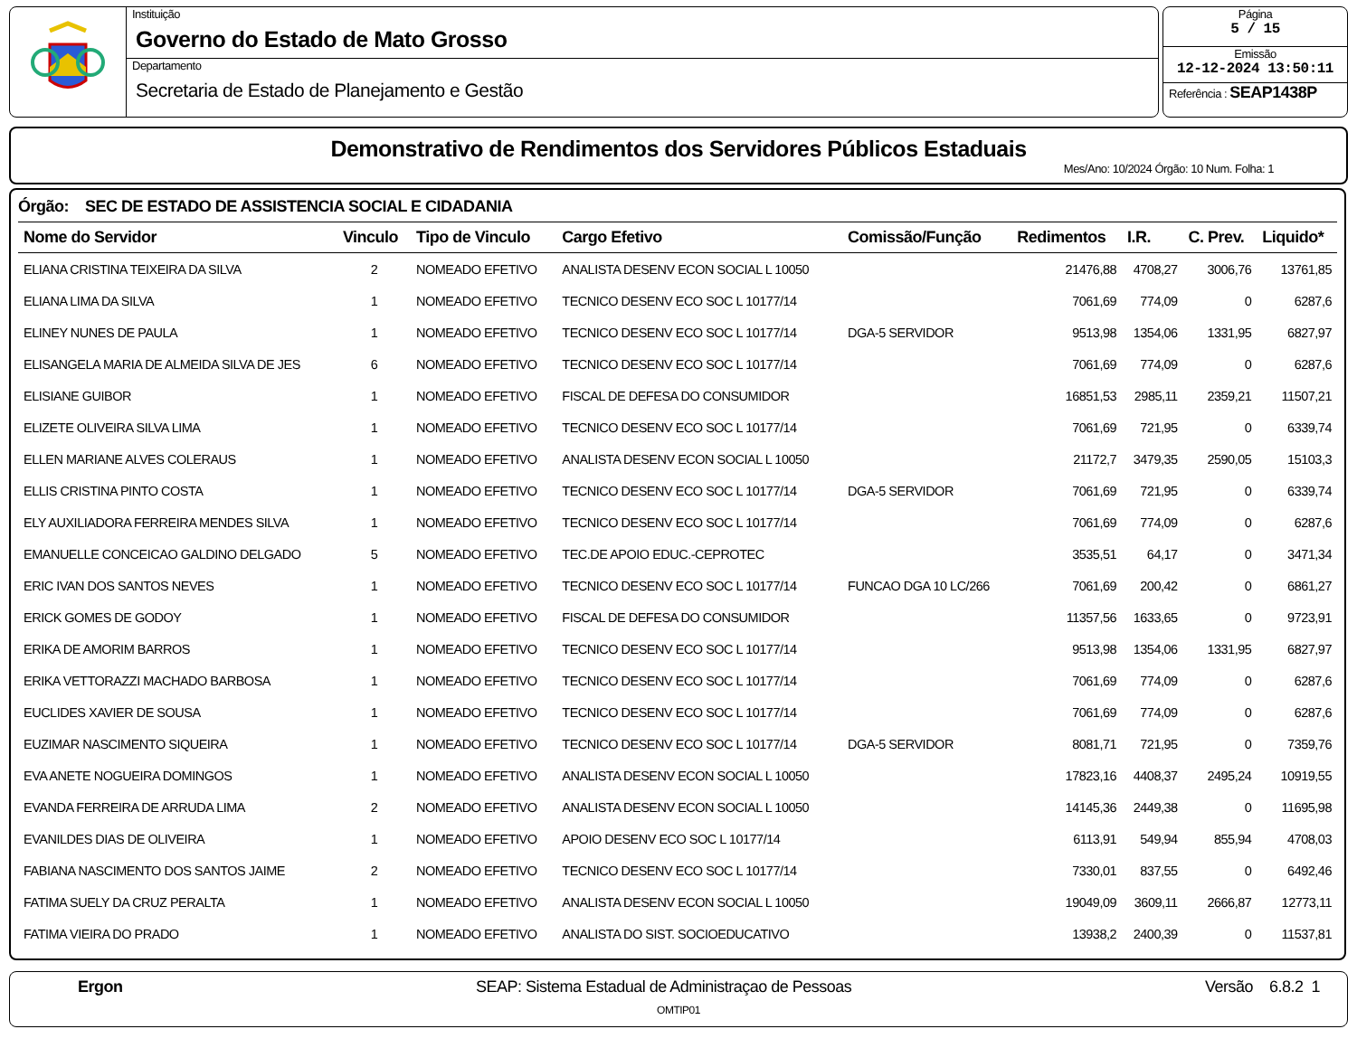Instituição
Governo do Estado de Mato Grosso
Departamento
Secretaria de Estado de Planejamento e Gestão
Página
5 / 15
Emissão
12-12-2024 13:50:11
Referência : SEAP1438P
Demonstrativo de Rendimentos dos Servidores Públicos Estaduais
Mes/Ano: 10/2024 Órgão: 10 Num. Folha: 1
Órgão: SEC DE ESTADO DE ASSISTENCIA SOCIAL E CIDADANIA
| Nome do Servidor | Vinculo | Tipo de Vinculo | Cargo Efetivo | Comissão/Função | Redimentos | I.R. | C. Prev. | Liquido* |
| --- | --- | --- | --- | --- | --- | --- | --- | --- |
| ELIANA CRISTINA TEIXEIRA DA SILVA | 2 | NOMEADO EFETIVO | ANALISTA DESENV ECON SOCIAL L 10050 | | 21476,88 | 4708,27 | 3006,76 | 13761,85 |
| ELIANA LIMA DA SILVA | 1 | NOMEADO EFETIVO | TECNICO DESENV ECO SOC L 10177/14 | | 7061,69 | 774,09 | 0 | 6287,6 |
| ELINEY NUNES DE PAULA | 1 | NOMEADO EFETIVO | TECNICO DESENV ECO SOC L 10177/14 | DGA-5 SERVIDOR | 9513,98 | 1354,06 | 1331,95 | 6827,97 |
| ELISANGELA MARIA DE ALMEIDA SILVA DE JES | 6 | NOMEADO EFETIVO | TECNICO DESENV ECO SOC L 10177/14 | | 7061,69 | 774,09 | 0 | 6287,6 |
| ELISIANE GUIBOR | 1 | NOMEADO EFETIVO | FISCAL DE DEFESA DO CONSUMIDOR | | 16851,53 | 2985,11 | 2359,21 | 11507,21 |
| ELIZETE OLIVEIRA SILVA LIMA | 1 | NOMEADO EFETIVO | TECNICO DESENV ECO SOC L 10177/14 | | 7061,69 | 721,95 | 0 | 6339,74 |
| ELLEN MARIANE ALVES COLERAUS | 1 | NOMEADO EFETIVO | ANALISTA DESENV ECON SOCIAL L 10050 | | 21172,7 | 3479,35 | 2590,05 | 15103,3 |
| ELLIS CRISTINA PINTO COSTA | 1 | NOMEADO EFETIVO | TECNICO DESENV ECO SOC L 10177/14 | DGA-5 SERVIDOR | 7061,69 | 721,95 | 0 | 6339,74 |
| ELY AUXILIADORA FERREIRA MENDES SILVA | 1 | NOMEADO EFETIVO | TECNICO DESENV ECO SOC L 10177/14 | | 7061,69 | 774,09 | 0 | 6287,6 |
| EMANUELLE CONCEICAO GALDINO DELGADO | 5 | NOMEADO EFETIVO | TEC.DE APOIO EDUC.-CEPROTEC | | 3535,51 | 64,17 | 0 | 3471,34 |
| ERIC IVAN DOS SANTOS NEVES | 1 | NOMEADO EFETIVO | TECNICO DESENV ECO SOC L 10177/14 | FUNCAO DGA 10 LC/266 | 7061,69 | 200,42 | 0 | 6861,27 |
| ERICK GOMES DE GODOY | 1 | NOMEADO EFETIVO | FISCAL DE DEFESA DO CONSUMIDOR | | 11357,56 | 1633,65 | 0 | 9723,91 |
| ERIKA DE AMORIM BARROS | 1 | NOMEADO EFETIVO | TECNICO DESENV ECO SOC L 10177/14 | | 9513,98 | 1354,06 | 1331,95 | 6827,97 |
| ERIKA VETTORAZZI MACHADO BARBOSA | 1 | NOMEADO EFETIVO | TECNICO DESENV ECO SOC L 10177/14 | | 7061,69 | 774,09 | 0 | 6287,6 |
| EUCLIDES XAVIER DE SOUSA | 1 | NOMEADO EFETIVO | TECNICO DESENV ECO SOC L 10177/14 | | 7061,69 | 774,09 | 0 | 6287,6 |
| EUZIMAR NASCIMENTO SIQUEIRA | 1 | NOMEADO EFETIVO | TECNICO DESENV ECO SOC L 10177/14 | DGA-5 SERVIDOR | 8081,71 | 721,95 | 0 | 7359,76 |
| EVA ANETE NOGUEIRA DOMINGOS | 1 | NOMEADO EFETIVO | ANALISTA DESENV ECON SOCIAL L 10050 | | 17823,16 | 4408,37 | 2495,24 | 10919,55 |
| EVANDA FERREIRA DE ARRUDA LIMA | 2 | NOMEADO EFETIVO | ANALISTA DESENV ECON SOCIAL L 10050 | | 14145,36 | 2449,38 | 0 | 11695,98 |
| EVANILDES DIAS DE OLIVEIRA | 1 | NOMEADO EFETIVO | APOIO DESENV ECO SOC L 10177/14 | | 6113,91 | 549,94 | 855,94 | 4708,03 |
| FABIANA NASCIMENTO DOS SANTOS JAIME | 2 | NOMEADO EFETIVO | TECNICO DESENV ECO SOC L 10177/14 | | 7330,01 | 837,55 | 0 | 6492,46 |
| FATIMA SUELY DA CRUZ PERALTA | 1 | NOMEADO EFETIVO | ANALISTA DESENV ECON SOCIAL L 10050 | | 19049,09 | 3609,11 | 2666,87 | 12773,11 |
| FATIMA VIEIRA DO PRADO | 1 | NOMEADO EFETIVO | ANALISTA DO SIST. SOCIOEDUCATIVO | | 13938,2 | 2400,39 | 0 | 11537,81 |
Ergon SEAP: Sistema Estadual de Administraçao de Pessoas Versão 6.8.2 1
OMTIP01